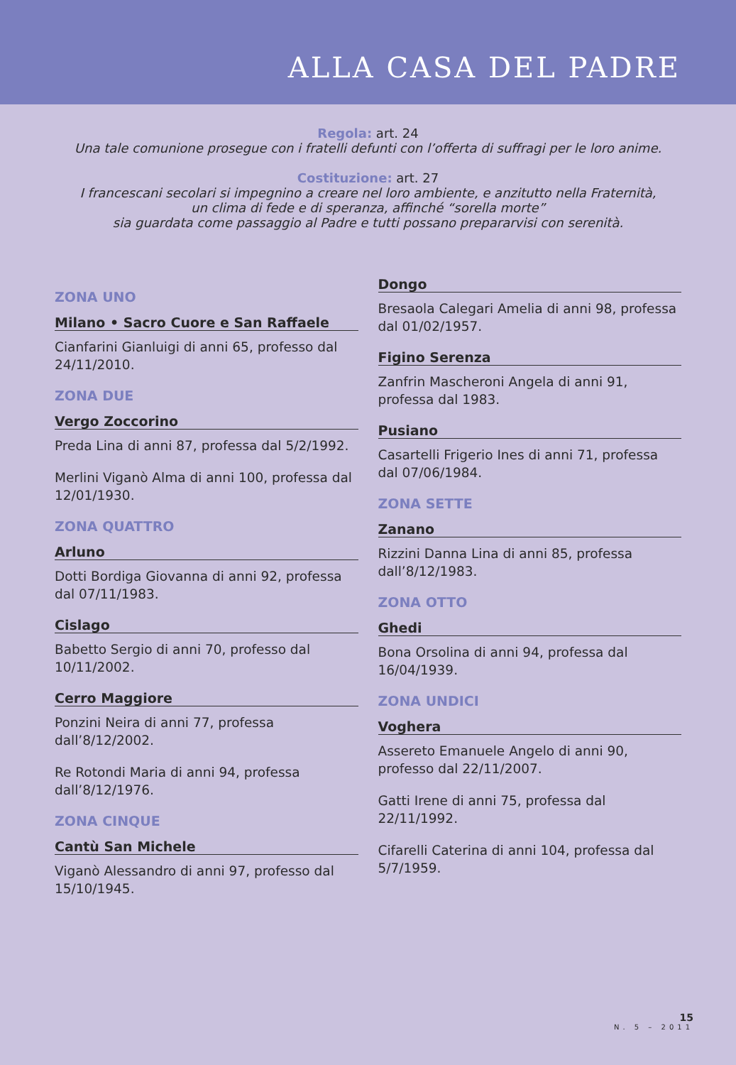ALLA CASA DEL PADRE
Regola: art. 24
Una tale comunione prosegue con i fratelli defunti con l’offerta di suffragi per le loro anime.
Costituzione: art. 27
I francescani secolari si impegnino a creare nel loro ambiente, e anzitutto nella Fraternità,
un clima di fede e di speranza, affinché “sorella morte”
sia guardata come passaggio al Padre e tutti possano prepararvisi con serenità.
ZONA UNO
Milano • Sacro Cuore e San Raffaele
Cianfarini Gianluigi di anni 65, professo dal 24/11/2010.
ZONA DUE
Vergo Zoccorino
Preda Lina di anni 87, professa dal 5/2/1992.
Merlini Viganò Alma di anni 100, professa dal 12/01/1930.
ZONA QUATTRO
Arluno
Dotti Bordiga Giovanna di anni 92, professa dal 07/11/1983.
Cislago
Babetto Sergio di anni 70, professo dal 10/11/2002.
Cerro Maggiore
Ponzini Neira di anni 77, professa dall’8/12/2002.
Re Rotondi Maria di anni 94, professa dall’8/12/1976.
ZONA CINQUE
Cantù San Michele
Viganò Alessandro di anni 97, professo dal 15/10/1945.
Dongo
Bresaola Calegari Amelia di anni 98, professa dal 01/02/1957.
Figino Serenza
Zanfrin Mascheroni Angela di anni 91, professa dal 1983.
Pusiano
Casartelli Frigerio Ines di anni 71, professa dal 07/06/1984.
ZONA SETTE
Zanano
Rizzini Danna Lina di anni 85, professa dall’8/12/1983.
ZONA OTTO
Ghedi
Bona Orsolina di anni 94, professa dal 16/04/1939.
ZONA UNDICI
Voghera
Assereto Emanuele Angelo di anni 90, professo dal 22/11/2007.
Gatti Irene di anni 75, professa dal 22/11/1992.
Cifarelli Caterina di anni 104, professa dal 5/7/1959.
15
N. 5 – 2011